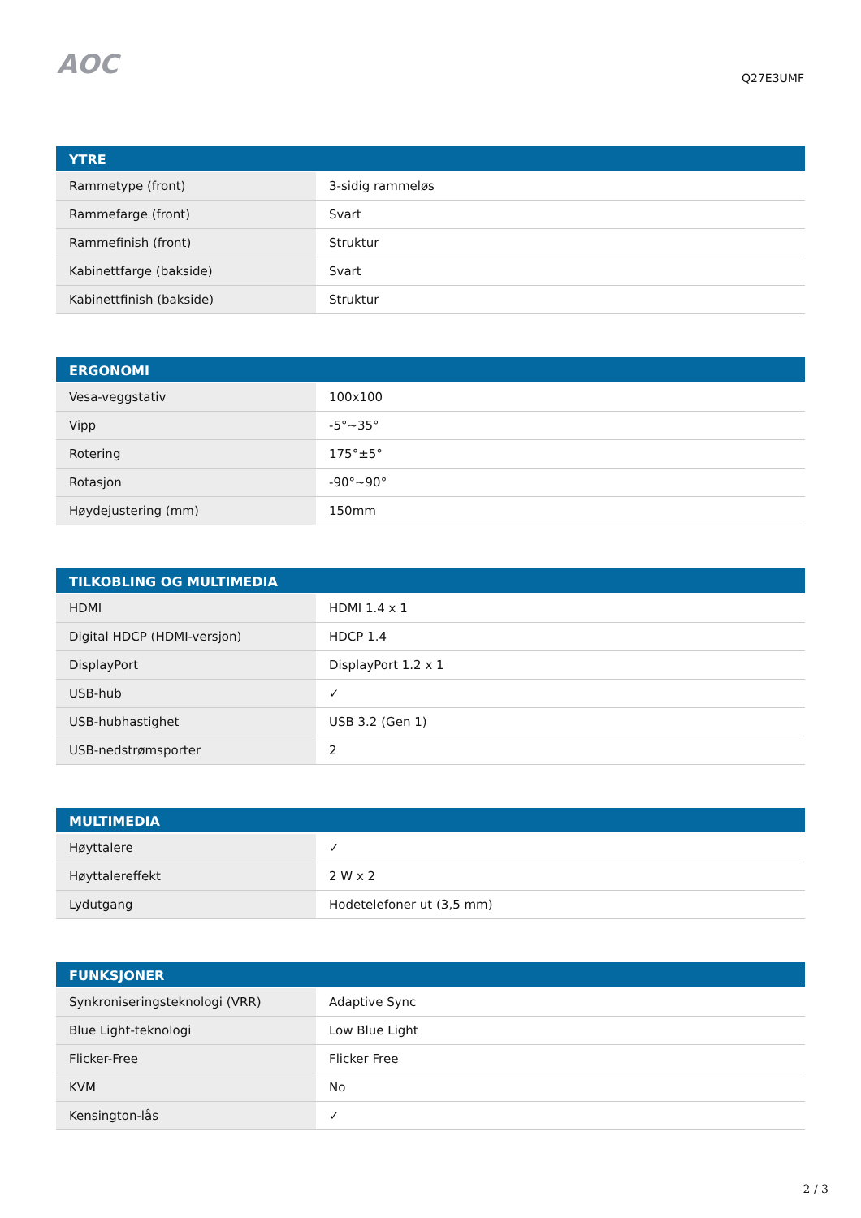AOC
Q27E3UMF
| YTRE | |
| --- | --- |
| Rammetype (front) | 3-sidig rammeløs |
| Rammefarge (front) | Svart |
| Rammefinish (front) | Struktur |
| Kabinettfarge (bakside) | Svart |
| Kabinettfinish (bakside) | Struktur |
| ERGONOMI | |
| --- | --- |
| Vesa-veggstativ | 100x100 |
| Vipp | -5°~35° |
| Rotering | 175°±5° |
| Rotasjon | -90°~90° |
| Høydejustering (mm) | 150mm |
| TILKOBLING OG MULTIMEDIA | |
| --- | --- |
| HDMI | HDMI 1.4 x 1 |
| Digital HDCP (HDMI-versjon) | HDCP 1.4 |
| DisplayPort | DisplayPort 1.2 x 1 |
| USB-hub | ✓ |
| USB-hubhastighet | USB 3.2 (Gen 1) |
| USB-nedstrømsporter | 2 |
| MULTIMEDIA | |
| --- | --- |
| Høyttalere | ✓ |
| Høyttalereffekt | 2 W x 2 |
| Lydutgang | Hodetelefoner ut (3,5 mm) |
| FUNKSJONER | |
| --- | --- |
| Synkroniseringsteknologi (VRR) | Adaptive Sync |
| Blue Light-teknologi | Low Blue Light |
| Flicker-Free | Flicker Free |
| KVM | No |
| Kensington-lås | ✓ |
2 / 3